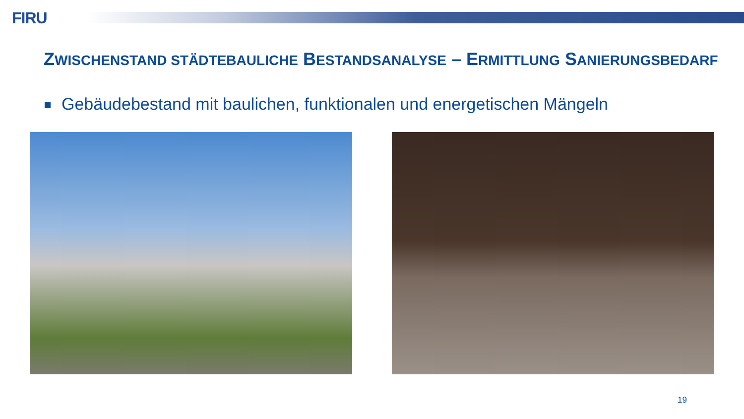FIRU
ZWISCHENSTAND STÄDTEBAULICHE BESTANDSANALYSE – ERMITTLUNG SANIERUNGSBEDARF
Gebäudebestand mit baulichen, funktionalen und energetischen Mängeln
19